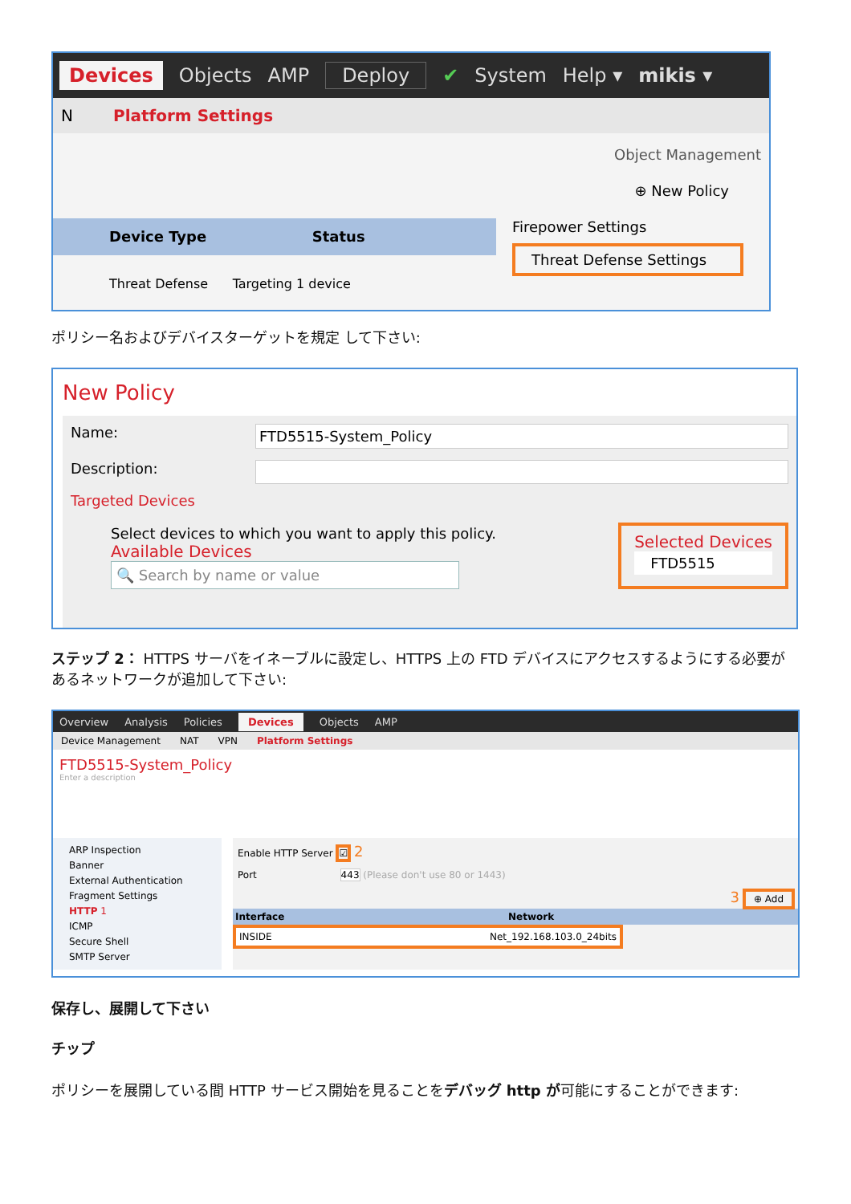Devices Objects AMP Deploy ✔ System Help ▾ mikis ▾
N Platform Settings
Object Management
⊕ New Policy
Device Type Status
Firepower Settings
Threat Defense Settings
Threat Defense Targeting 1 device
ポリシー名およびデバイスターゲットを規定 して下さい:
New Policy
Name: FTD5515-System_Policy
Description:
Targeted Devices
Select devices to which you want to apply this policy.
Available Devices
🔍 Search by name or value
Selected Devices
FTD5515
ステップ 2： HTTPS サーバをイネーブルに設定し、HTTPS 上の FTD デバイスにアクセスするようにする必要があるネットワークが追加して下さい:
Overview Analysis Policies Devices Objects AMP
Device Management NAT VPN Platform Settings
FTD5515-System_Policy
Enter a description
ARP Inspection
Banner
External Authentication
Fragment Settings
HTTP 1
ICMP
Secure Shell
SMTP Server
Enable HTTP Server ☑ 2
Port 443 (Please don't use 80 or 1443)
3 ⊕ Add
Interface Network
INSIDE Net_192.168.103.0_24bits
保存し、展開して下さい
チップ
ポリシーを展開している間 HTTP サービス開始を見ることをデバッグ http が可能にすることができます: